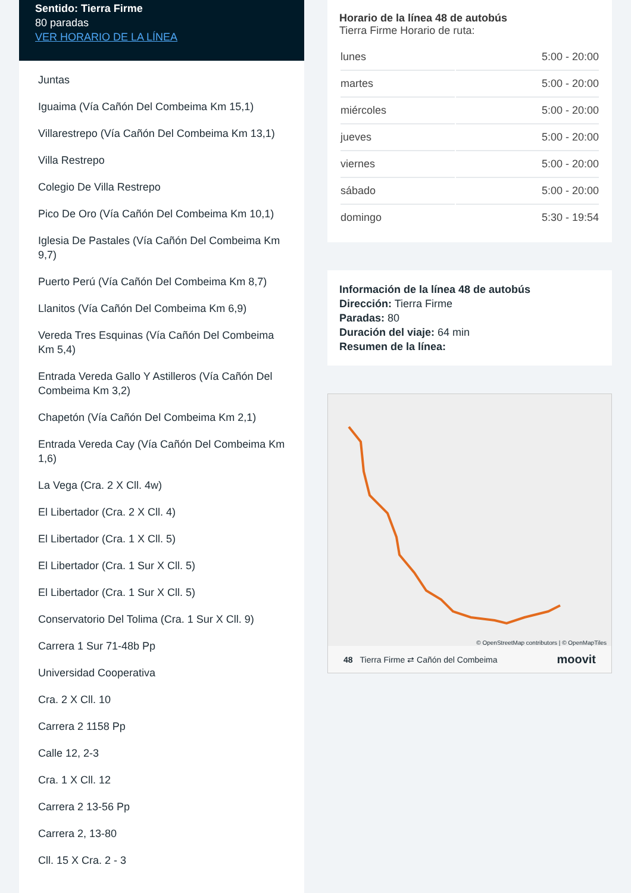Sentido: Tierra Firme
80 paradas
VER HORARIO DE LA LÍNEA
Juntas
Iguaima (Vía Cañón Del Combeima Km 15,1)
Villarestrepo (Vía Cañón Del Combeima Km 13,1)
Villa Restrepo
Colegio De Villa Restrepo
Pico De Oro (Vía Cañón Del Combeima Km 10,1)
Iglesia De Pastales (Vía Cañón Del Combeima Km 9,7)
Puerto Perú (Vía Cañón Del Combeima Km 8,7)
Llanitos (Vía Cañón Del Combeima Km 6,9)
Vereda Tres Esquinas (Vía Cañón Del Combeima Km 5,4)
Entrada Vereda Gallo Y Astilleros (Vía Cañón Del Combeima Km 3,2)
Chapetón (Vía Cañón Del Combeima Km 2,1)
Entrada Vereda Cay (Vía Cañón Del Combeima Km 1,6)
La Vega (Cra. 2 X Cll. 4w)
El Libertador (Cra. 2 X Cll. 4)
El Libertador (Cra. 1 X Cll. 5)
El Libertador (Cra. 1 Sur X Cll. 5)
El Libertador (Cra. 1 Sur X Cll. 5)
Conservatorio Del Tolima (Cra. 1 Sur X Cll. 9)
Carrera 1 Sur 71-48b Pp
Universidad Cooperativa
Cra. 2 X Cll. 10
Carrera 2 1158 Pp
Calle 12, 2-3
Cra. 1 X Cll. 12
Carrera 2 13-56 Pp
Carrera 2, 13-80
Cll. 15 X Cra. 2 - 3
Horario de la línea 48 de autobús
Tierra Firme Horario de ruta:
| lunes | 5:00 - 20:00 |
| martes | 5:00 - 20:00 |
| miércoles | 5:00 - 20:00 |
| jueves | 5:00 - 20:00 |
| viernes | 5:00 - 20:00 |
| sábado | 5:00 - 20:00 |
| domingo | 5:30 - 19:54 |
Información de la línea 48 de autobús
Dirección: Tierra Firme
Paradas: 80
Duración del viaje: 64 min
Resumen de la línea:
© OpenStreetMap contributors | © OpenMapTiles
48 Tierra Firme ⇄ Cañón del Combeima moovit